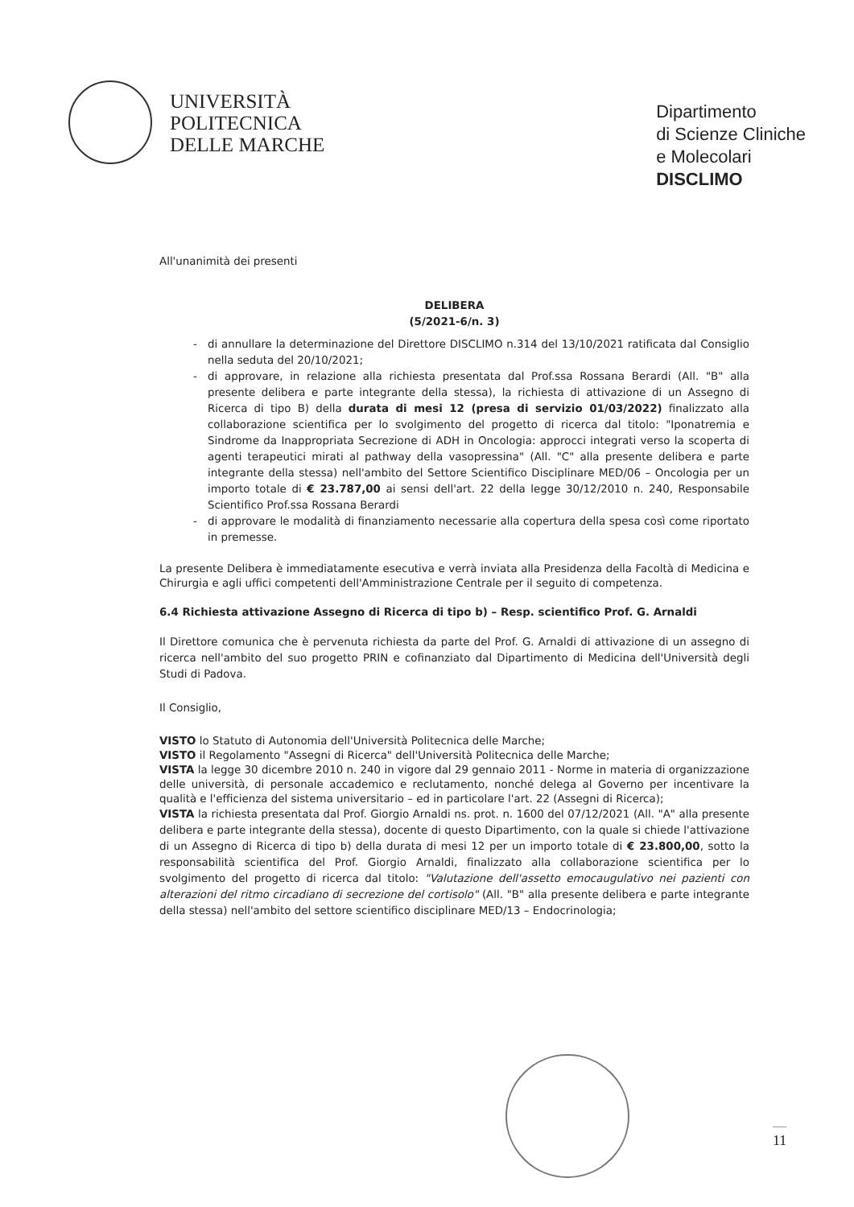UNIVERSITÀ
POLITECNICA
DELLE MARCHE
Dipartimento
di Scienze Cliniche
e Molecolari
DISCLIMO
All'unanimità dei presenti
DELIBERA
(5/2021-6/n. 3)
- di annullare la determinazione del Direttore DISCLIMO n.314 del 13/10/2021 ratificata dal Consiglio nella seduta del 20/10/2021;
- di approvare, in relazione alla richiesta presentata dal Prof.ssa Rossana Berardi (All. "B" alla presente delibera e parte integrante della stessa), la richiesta di attivazione di un Assegno di Ricerca di tipo B) della durata di mesi 12 (presa di servizio 01/03/2022) finalizzato alla collaborazione scientifica per lo svolgimento del progetto di ricerca dal titolo: "Iponatremia e Sindrome da Inappropriata Secrezione di ADH in Oncologia: approcci integrati verso la scoperta di agenti terapeutici mirati al pathway della vasopressina" (All. "C" alla presente delibera e parte integrante della stessa) nell'ambito del Settore Scientifico Disciplinare MED/06 – Oncologia per un importo totale di € 23.787,00 ai sensi dell'art. 22 della legge 30/12/2010 n. 240, Responsabile Scientifico Prof.ssa Rossana Berardi
- di approvare le modalità di finanziamento necessarie alla copertura della spesa così come riportato in premesse.
La presente Delibera è immediatamente esecutiva e verrà inviata alla Presidenza della Facoltà di Medicina e Chirurgia e agli uffici competenti dell'Amministrazione Centrale per il seguito di competenza.
6.4 Richiesta attivazione Assegno di Ricerca di tipo b) – Resp. scientifico Prof. G. Arnaldi
Il Direttore comunica che è pervenuta richiesta da parte del Prof. G. Arnaldi di attivazione di un assegno di ricerca nell'ambito del suo progetto PRIN e cofinanziato dal Dipartimento di Medicina dell'Università degli Studi di Padova.
Il Consiglio,
VISTO lo Statuto di Autonomia dell'Università Politecnica delle Marche;
VISTO il Regolamento "Assegni di Ricerca" dell'Università Politecnica delle Marche;
VISTA la legge 30 dicembre 2010 n. 240 in vigore dal 29 gennaio 2011 - Norme in materia di organizzazione delle università, di personale accademico e reclutamento, nonché delega al Governo per incentivare la qualità e l'efficienza del sistema universitario – ed in particolare l'art. 22 (Assegni di Ricerca);
VISTA la richiesta presentata dal Prof. Giorgio Arnaldi ns. prot. n. 1600 del 07/12/2021 (All. "A" alla presente delibera e parte integrante della stessa), docente di questo Dipartimento, con la quale si chiede l'attivazione di un Assegno di Ricerca di tipo b) della durata di mesi 12 per un importo totale di € 23.800,00, sotto la responsabilità scientifica del Prof. Giorgio Arnaldi, finalizzato alla collaborazione scientifica per lo svolgimento del progetto di ricerca dal titolo: "Valutazione dell'assetto emocaugulativo nei pazienti con alterazioni del ritmo circadiano di secrezione del cortisolo" (All. "B" alla presente delibera e parte integrante della stessa) nell'ambito del settore scientifico disciplinare MED/13 – Endocrinologia;
11